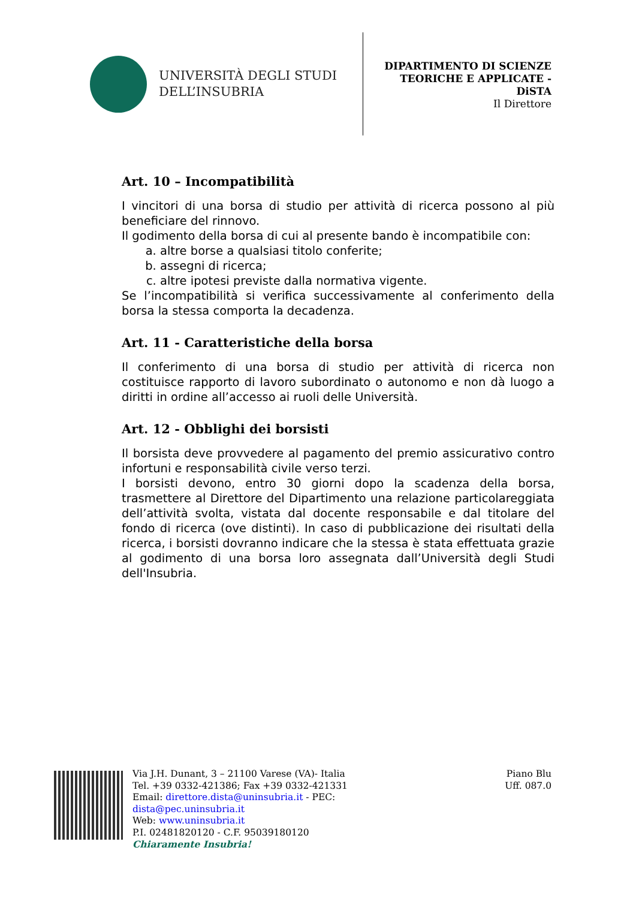UNIVERSITÀ DEGLI STUDI
DELL’INSUBRIA
DIPARTIMENTO DI SCIENZE
TEORICHE E APPLICATE -
DiSTA
Il Direttore
Art. 10 – Incompatibilità
I vincitori di una borsa di studio per attività di ricerca possono al più beneficiare del rinnovo.
Il godimento della borsa di cui al presente bando è incompatibile con:
a. altre borse a qualsiasi titolo conferite;
b. assegni di ricerca;
c. altre ipotesi previste dalla normativa vigente.
Se l’incompatibilità si verifica successivamente al conferimento della borsa la stessa comporta la decadenza.
Art. 11 - Caratteristiche della borsa
Il conferimento di una borsa di studio per attività di ricerca non costituisce rapporto di lavoro subordinato o autonomo e non dà luogo a diritti in ordine all’accesso ai ruoli delle Università.
Art. 12 - Obblighi dei borsisti
Il borsista deve provvedere al pagamento del premio assicurativo contro infortuni e responsabilità civile verso terzi.
I borsisti devono, entro 30 giorni dopo la scadenza della borsa, trasmettere al Direttore del Dipartimento una relazione particolareggiata dell’attività svolta, vistata dal docente responsabile e dal titolare del fondo di ricerca (ove distinti). In caso di pubblicazione dei risultati della ricerca, i borsisti dovranno indicare che la stessa è stata effettuata grazie al godimento di una borsa loro assegnata dall’Università degli Studi dell'Insubria.
Via J.H. Dunant, 3 – 21100 Varese (VA)- Italia
Tel. +39 0332-421386; Fax +39 0332-421331
Email: direttore.dista@uninsubria.it - PEC:
dista@pec.uninsubria.it
Web: www.uninsubria.it
P.I. 02481820120 - C.F. 95039180120
Chiaramente Insubria!
Piano Blu
Uff. 087.0